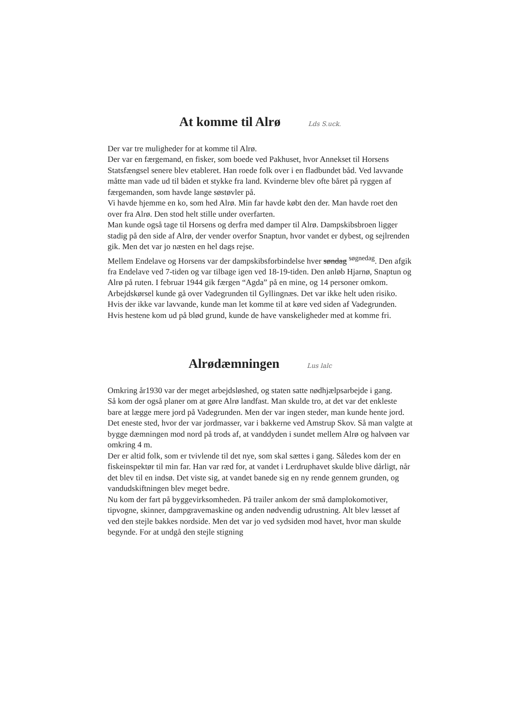At komme til Alrø Lds S.uck.
Der var tre muligheder for at komme til Alrø.
Der var en færgemand, en fisker, som boede ved Pakhuset, hvor Annekset til Horsens Statsfængsel senere blev etableret. Han roede folk over i en fladbundet båd. Ved lavvande måtte man vade ud til båden et stykke fra land. Kvinderne blev ofte båret på ryggen af færgemanden, som havde lange søstøvler på.
Vi havde hjemme en ko, som hed Alrø. Min far havde købt den der. Man havde roet den over fra Alrø. Den stod helt stille under overfarten.
Man kunde også tage til Horsens og derfra med damper til Alrø. Dampskibsbroen ligger stadig på den side af Alrø, der vender overfor Snaptun, hvor vandet er dybest, og sejlrenden gik. Men det var jo næsten en hel dags rejse.
Mellem Endelave og Horsens var der dampskibsforbindelse hver søndag <sup>søgnedag</sup>. Den afgik fra Endelave ved 7-tiden og var tilbage igen ved 18-19-tiden. Den anløb Hjarnø, Snaptun og Alrø på ruten. I februar 1944 gik færgen “Agda” på en mine, og 14 personer omkom.
Arbejdskørsel kunde gå over Vadegrunden til Gyllingnæs. Det var ikke helt uden risiko. Hvis der ikke var lavvande, kunde man let komme til at køre ved siden af Vadegrunden. Hvis hestene kom ud på blød grund, kunde de have vanskeligheder med at komme fri.
Alrødæmningen Lus lalc
Omkring år1930 var der meget arbejdsløshed, og staten satte nødhjælpsarbejde i gang.
Så kom der også planer om at gøre Alrø landfast. Man skulde tro, at det var det enkleste bare at lægge mere jord på Vadegrunden. Men der var ingen steder, man kunde hente jord. Det eneste sted, hvor der var jordmasser, var i bakkerne ved Amstrup Skov. Så man valgte at bygge dæmningen mod nord på trods af, at vanddyden i sundet mellem Alrø og halvøen var omkring 4 m.
Der er altid folk, som er tvivlende til det nye, som skal sættes i gang. Således kom der en fiskeinspektør til min far. Han var ræd for, at vandet i Lerdruphavet skulde blive dårligt, når det blev til en indsø. Det viste sig, at vandet banede sig en ny rende gennem grunden, og vandudskiftningen blev meget bedre.
Nu kom der fart på byggevirksomheden. På trailer ankom der små damplokomotiver, tipvogne, skinner, dampgravemaskine og anden nødvendig udrustning. Alt blev læsset af ved den stejle bakkes nordside. Men det var jo ved sydsiden mod havet, hvor man skulde begynde. For at undgå den stejle stigning